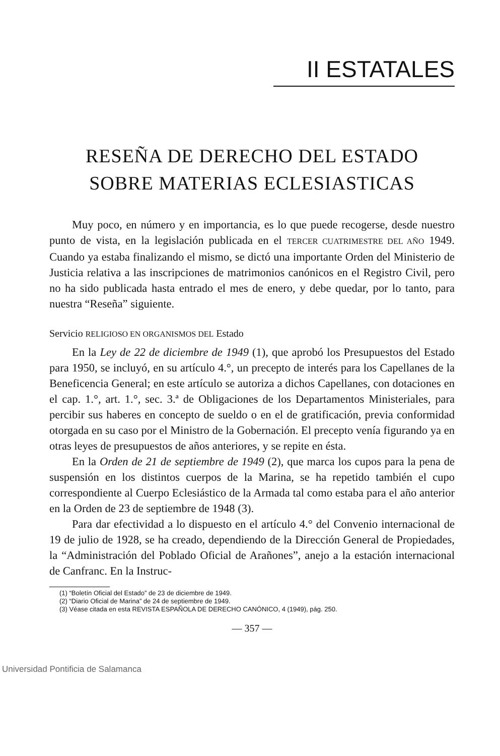II ESTATALES
RESEÑA DE DERECHO DEL ESTADO
SOBRE MATERIAS ECLESIASTICAS
Muy poco, en número y en importancia, es lo que puede recogerse, desde nuestro punto de vista, en la legislación publicada en el TERCER CUATRIMESTRE DEL AÑO 1949. Cuando ya estaba finalizando el mismo, se dictó una importante Orden del Ministerio de Justicia relativa a las inscripciones de matrimonios canónicos en el Registro Civil, pero no ha sido publicada hasta entrado el mes de enero, y debe quedar, por lo tanto, para nuestra “Reseña” siguiente.
Servicio RELIGIOSO EN ORGANISMOS DEL Estado
En la Ley de 22 de diciembre de 1949 (1), que aprobó los Presupuestos del Estado para 1950, se incluyó, en su artículo 4.°, un precepto de interés para los Capellanes de la Beneficencia General; en este artículo se autoriza a dichos Capellanes, con dotaciones en el cap. 1.°, art. 1.°, sec. 3.ª de Obligaciones de los Departamentos Ministeriales, para percibir sus haberes en concepto de sueldo o en el de gratificación, previa conformidad otorgada en su caso por el Ministro de la Gobernación. El precepto venía figurando ya en otras leyes de presupuestos de años anteriores, y se repite en ésta.
En la Orden de 21 de septiembre de 1949 (2), que marca los cupos para la pena de suspensión en los distintos cuerpos de la Marina, se ha repetido también el cupo correspondiente al Cuerpo Eclesiástico de la Armada tal como estaba para el año anterior en la Orden de 23 de septiembre de 1948 (3).
Para dar efectividad a lo dispuesto en el artículo 4.° del Convenio internacional de 19 de julio de 1928, se ha creado, dependiendo de la Dirección General de Propiedades, la “Administración del Poblado Oficial de Arañones”, anejo a la estación internacional de Canfranc. En la Instruc-
(1) “Boletín Oficial del Estado” de 23 de diciembre de 1949.
(2) “Diario Oficial de Marina” de 24 de septiembre de 1949.
(3) Véase citada en esta REVISTA ESPAÑOLA DE DERECHO CANÓNICO, 4 (1949), pág. 250.
— 357 —
Universidad Pontificia de Salamanca